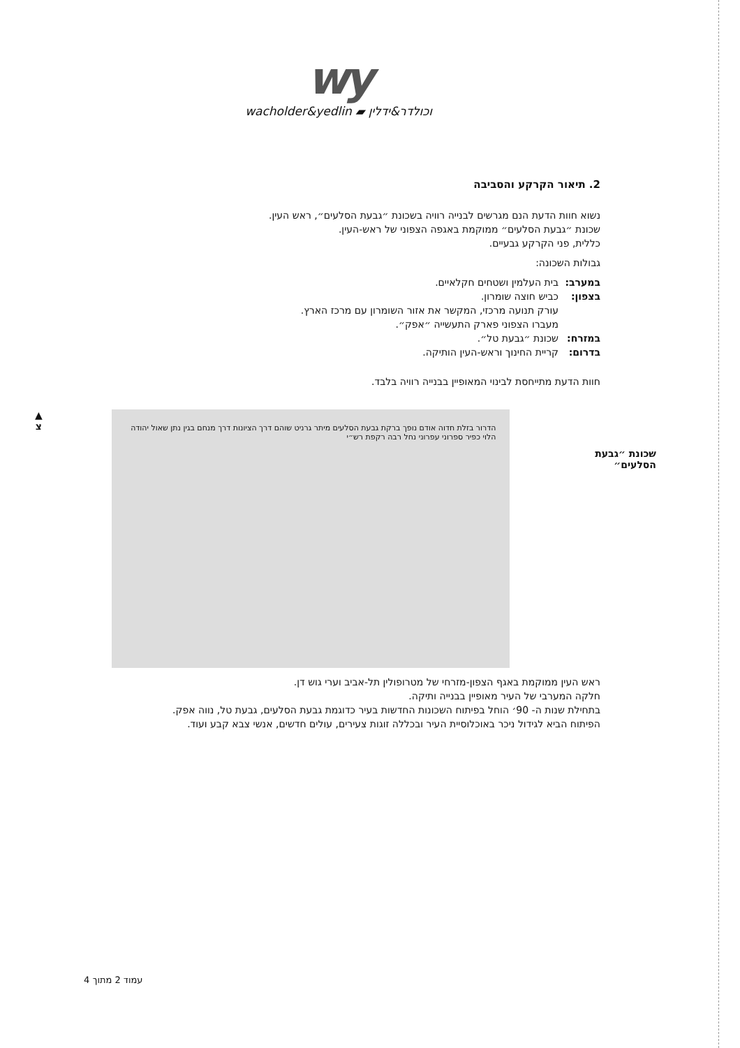wy
wacholder&yedlin ▰ וכולדר&ידלין
2. תיאור הקרקע והסביבה
נשוא חוות הדעת הנם מגרשים לבנייה רוויה בשכונת ״גבעת הסלעים״, ראש העין.
שכונת ״גבעת הסלעים״ ממוקמת באגפה הצפוני של ראש-העין.
כללית, פני הקרקע גבעיים.
גבולות השכונה:
במערב: בית העלמין ושטחים חקלאיים.
בצפון: כביש חוצה שומרון.
עורק תנועה מרכזי, המקשר את אזור השומרון עם מרכז הארץ.
מעברו הצפוני פארק התעשייה ״אפק״.
במזרח: שכונת ״גבעת טל״.
בדרום: קריית החינוך וראש-העין הותיקה.
חוות הדעת מתייחסת לבינוי המאופיין בבנייה רוויה בלבד.
▲
צ
הדרור בזלת חדוה אודם נופך ברקת גבעת הסלעים מיתר גרניט שוהם דרך הציונות דרך מנחם בגין נתן שאול יהודה הלוי כפיר ספרוני עפרוני נחל רבה רקפת רש״י
שכונת ״גבעת הסלעים״
ראש העין ממוקמת באגף הצפון-מזרחי של מטרופולין תל-אביב וערי גוש דן.
חלקה המערבי של העיר מאופיין בבנייה ותיקה.
בתחילת שנות ה- 90׳ הוחל בפיתוח השכונות החדשות בעיר כדוגמת גבעת הסלעים, גבעת טל, נווה אפק.
הפיתוח הביא לגידול ניכר באוכלוסיית העיר ובכללה זוגות צעירים, עולים חדשים, אנשי צבא קבע ועוד.
עמוד 2 מתוך 4